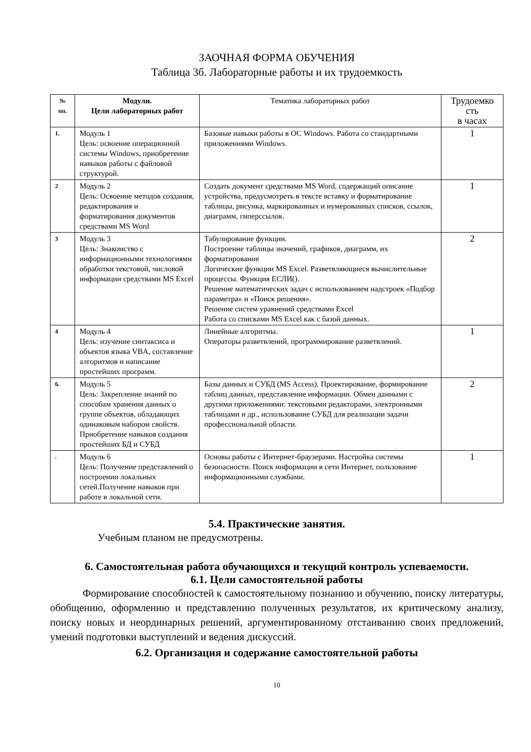ЗАОЧНАЯ ФОРМА ОБУЧЕНИЯ
Таблица 3б. Лабораторные работы и их трудоемкость
| № пп. | Модули. Цели лабораторных работ | Тематика лабораторных работ | Трудоемко сть в часах |
| --- | --- | --- | --- |
| 1. | Модуль 1 Цель: освоение операционной системы Windows, приобретение навыков работы с файловой структурой. | Базовые навыки работы в ОС Windows. Работа со стандартными приложениями Windows. | 1 |
| 2 | Модуль 2 Цель: Освоение методов создания, редактирования и форматирования документов средствами MS Word | Создать документ средствами MS Word, содержащий описание устройства, предусмотреть в тексте вставку и форматирование таблицы, рисунка, маркированных и нумерованных списков, ссылок, диаграмм, гиперссылок. | 1 |
| 3 | Модуль 3 Цель: Знакомство с информационными технологиями обработки текстовой, числовой информации средствами MS Excel | Табулирование функции. Построение таблицы значений, графиков, диаграмм, их форматирование Логические функции MS Excel. Разветвляющиеся вычислительные процессы. Функция ЕСЛИ(). Решение математических задач с использованием надстроек «Подбор параметра» и «Поиск решения». Решение систем уравнений средствами Excel Работа со списками MS Excel как с базой данных. | 2 |
| 4 | Модуль 4 Цель: изучение синтаксиса и объектов языка VBA, составление алгоритмов и написание простейших программ. | Линейные алгоритмы. Операторы разветвлений, программирование разветвлений. | 1 |
| 6. | Модуль 5 Цель: Закрепление знаний по способам хранения данных о группе объектов, обладающих одинаковым набором свойств. Приобретение навыков создания простейших БД и СУБД | Базы данных и СУБД (MS Access). Проектирование, формирование таблиц данных, представление информации. Обмен данными с другими приложениями: текстовыми редакторами, электронными таблицами и др., использование СУБД для реализации задачи профессиональной области. | 2 |
| . | Модуль 6 Цель: Получение представлений о построении локальных сетей.Получение навыков при работе в локальной сети. | Основы работы с Интернет-браузерами. Настройка системы безопасности. Поиск информации в сети Интернет, пользование информационными службами. | 1 |
5.4. Практические занятия.
Учебным планом не предусмотрены.
6. Самостоятельная работа обучающихся и текущий контроль успеваемости.
6.1. Цели самостоятельной работы
Формирование способностей к самостоятельному познанию и обучению, поиску литературы, обобщению, оформлению и представлению полученных результатов, их критическому анализу, поиску новых и неординарных решений, аргументированному отстаиванию своих предложений, умений подготовки выступлений и ведения дискуссий.
6.2. Организация и содержание самостоятельной работы
10